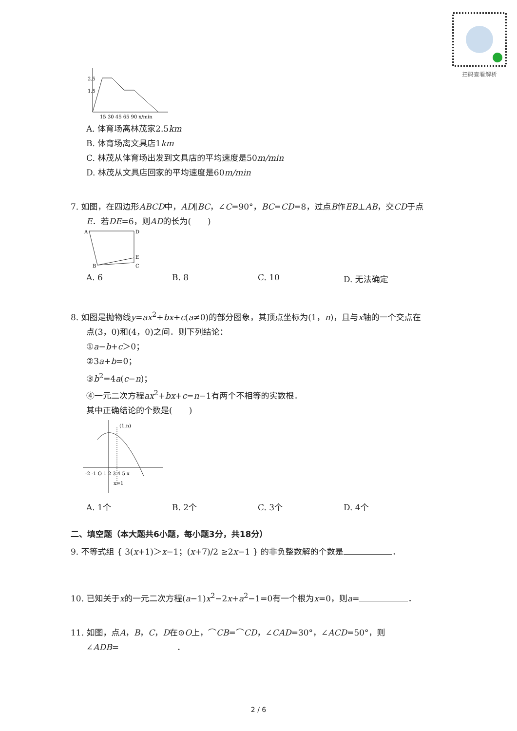扫码查看解析
2.5
1.5
15 30 45 65 90 x/min
A. 体育场离林茂家2.5km
B. 体育场离文具店1km
C. 林茂从体育场出发到文具店的平均速度是50m/min
D. 林茂从文具店回家的平均速度是60m/min
7. 如图，在四边形ABCD中，AD∥BC，∠C=90°，BC=CD=8，过点B作EB⊥AB，交CD于点
E．若DE=6，则AD的长为(　　)
A
D
E
B
C
A. 6 B. 8 C. 10 D. 无法确定
8. 如图是抛物线y=ax<sup>2</sup>+bx+c(a≠0)的部分图象，其顶点坐标为(1，n)，且与x轴的一个交点在
点(3，0)和(4，0)之间．则下列结论：
①a−b+c＞0；
②3a+b=0；
③b<sup>2</sup>=4a(c−n)；
④一元二次方程ax<sup>2</sup>+bx+c=n−1有两个不相等的实数根．
其中正确结论的个数是(　　)
(1,n)
-2 -1 O 1 2 3 4 5 x
x=1
A. 1个 B. 2个 C. 3个 D. 4个
二、填空题（本大题共6小题，每小题3分，共18分）
9. 不等式组 { 3(x+1)＞x−1；(x+7)/2 ≥2x−1 } 的非负整数解的个数是 ．
10. 已知关于x的一元二次方程(a−1)x<sup>2</sup>−2x+a<sup>2</sup>−1=0有一个根为x=0，则a= ．
11. 如图，点A，B，C，D在⊙O上，⌒CB=⌒CD，∠CAD=30°，∠ACD=50°，则
∠ADB=　　　　　　　．
2 / 6